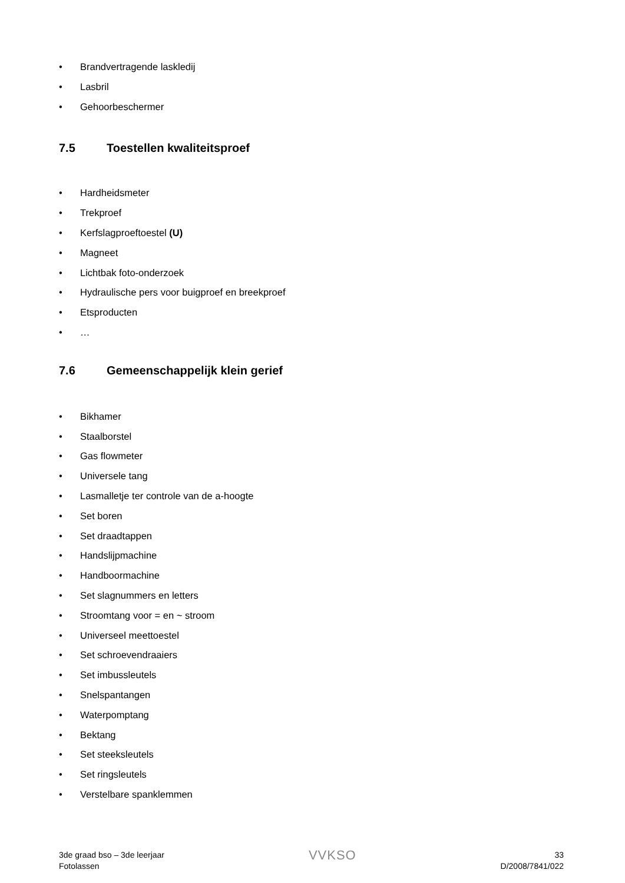• Brandvertragende laskledij
• Lasbril
• Gehoorbeschermer
7.5 Toestellen kwaliteitsproef
• Hardheidsmeter
• Trekproef
• Kerfslagproeftoestel (U)
• Magneet
• Lichtbak foto-onderzoek
• Hydraulische pers voor buigproef en breekproef
• Etsproducten
• …
7.6 Gemeenschappelijk klein gerief
• Bikhamer
• Staalborstel
• Gas flowmeter
• Universele tang
• Lasmalletje ter controle van de a-hoogte
• Set boren
• Set draadtappen
• Handslijpmachine
• Handboormachine
• Set slagnummers en letters
• Stroomtang voor = en ~ stroom
• Universeel meettoestel
• Set schroevendraaiers
• Set imbussleutels
• Snelspantangen
• Waterpomptang
• Bektang
• Set steeksleutels
• Set ringsleutels
• Verstelbare spanklemmen
3de graad bso – 3de leerjaar
Fotolassen
VVKSO
33
D/2008/7841/022